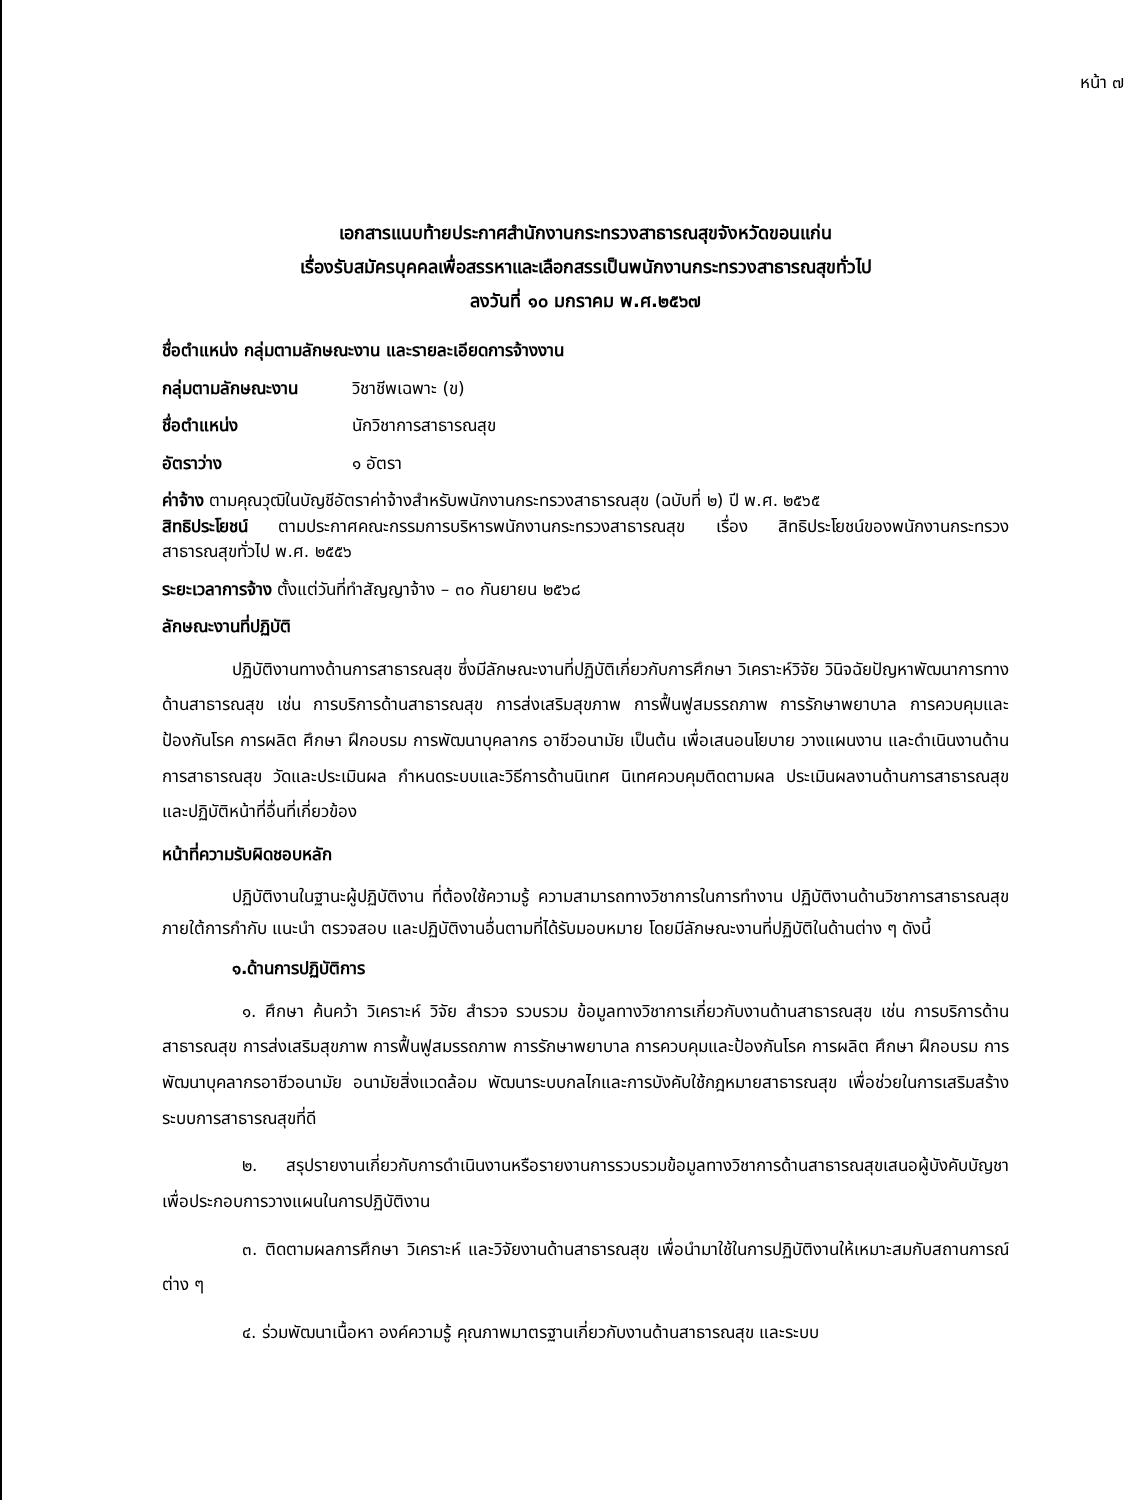หน้า ๗
เอกสารแนบท้ายประกาศสำนักงานกระทรวงสาธารณสุขจังหวัดขอนแก่น
เรื่องรับสมัครบุคคลเพื่อสรรหาและเลือกสรรเป็นพนักงานกระทรวงสาธารณสุขทั่วไป
ลงวันที่ ๑๐ มกราคม พ.ศ.๒๕๖๗
ชื่อตำแหน่ง กลุ่มตามลักษณะงาน และรายละเอียดการจ้างงาน
กลุ่มตามลักษณะงาน วิชาชีพเฉพาะ (ข)
ชื่อตำแหน่ง นักวิชาการสาธารณสุข
อัตราว่าง ๑ อัตรา
ค่าจ้าง ตามคุณวุฒิในบัญชีอัตราค่าจ้างสำหรับพนักงานกระทรวงสาธารณสุข (ฉบับที่ ๒) ปี พ.ศ. ๒๕๖๕
สิทธิประโยชน์ ตามประกาศคณะกรรมการบริหารพนักงานกระทรวงสาธารณสุข เรื่อง สิทธิประโยชน์ของพนักงานกระทรวงสาธารณสุขทั่วไป พ.ศ. ๒๕๕๖
ระยะเวลาการจ้าง ตั้งแต่วันที่ทำสัญญาจ้าง – ๓๐ กันยายน ๒๕๖๘
ลักษณะงานที่ปฏิบัติ
ปฏิบัติงานทางด้านการสาธารณสุข ซึ่งมีลักษณะงานที่ปฏิบัติเกี่ยวกับการศึกษา วิเคราะห์วิจัย วินิจฉัยปัญหาพัฒนาการทางด้านสาธารณสุข เช่น การบริการด้านสาธารณสุข การส่งเสริมสุขภาพ การฟื้นฟูสมรรถภาพ การรักษาพยาบาล การควบคุมและป้องกันโรค การผลิต ศึกษา ฝึกอบรม การพัฒนาบุคลากร อาชีวอนามัย เป็นต้น เพื่อเสนอนโยบาย วางแผนงาน และดำเนินงานด้านการสาธารณสุข วัดและประเมินผล กำหนดระบบและวิธีการด้านนิเทศ นิเทศควบคุมติดตามผล ประเมินผลงานด้านการสาธารณสุข และปฏิบัติหน้าที่อื่นที่เกี่ยวข้อง
หน้าที่ความรับผิดชอบหลัก
ปฏิบัติงานในฐานะผู้ปฏิบัติงาน ที่ต้องใช้ความรู้ ความสามารถทางวิชาการในการทำงาน ปฏิบัติงานด้านวิชาการสาธารณสุข ภายใต้การกำกับ แนะนำ ตรวจสอบ และปฏิบัติงานอื่นตามที่ได้รับมอบหมาย โดยมีลักษณะงานที่ปฏิบัติในด้านต่าง ๆ ดังนี้
๑.ด้านการปฏิบัติการ
๑. ศึกษา ค้นคว้า วิเคราะห์ วิจัย สำรวจ รวบรวม ข้อมูลทางวิชาการเกี่ยวกับงานด้านสาธารณสุข เช่น การบริการด้านสาธารณสุข การส่งเสริมสุขภาพ การฟื้นฟูสมรรถภาพ การรักษาพยาบาล การควบคุมและป้องกันโรค การผลิต ศึกษา ฝึกอบรม การพัฒนาบุคลากรอาชีวอนามัย อนามัยสิ่งแวดล้อม พัฒนาระบบกลไกและการบังคับใช้กฎหมายสาธารณสุข เพื่อช่วยในการเสริมสร้างระบบการสาธารณสุขที่ดี
๒. สรุปรายงานเกี่ยวกับการดำเนินงานหรือรายงานการรวบรวมข้อมูลทางวิชาการด้านสาธารณสุขเสนอผู้บังคับบัญชา เพื่อประกอบการวางแผนในการปฏิบัติงาน
๓. ติดตามผลการศึกษา วิเคราะห์ และวิจัยงานด้านสาธารณสุข เพื่อนำมาใช้ในการปฏิบัติงานให้เหมาะสมกับสถานการณ์ต่าง ๆ
๔. ร่วมพัฒนาเนื้อหา องค์ความรู้ คุณภาพมาตรฐานเกี่ยวกับงานด้านสาธารณสุข และระบบ